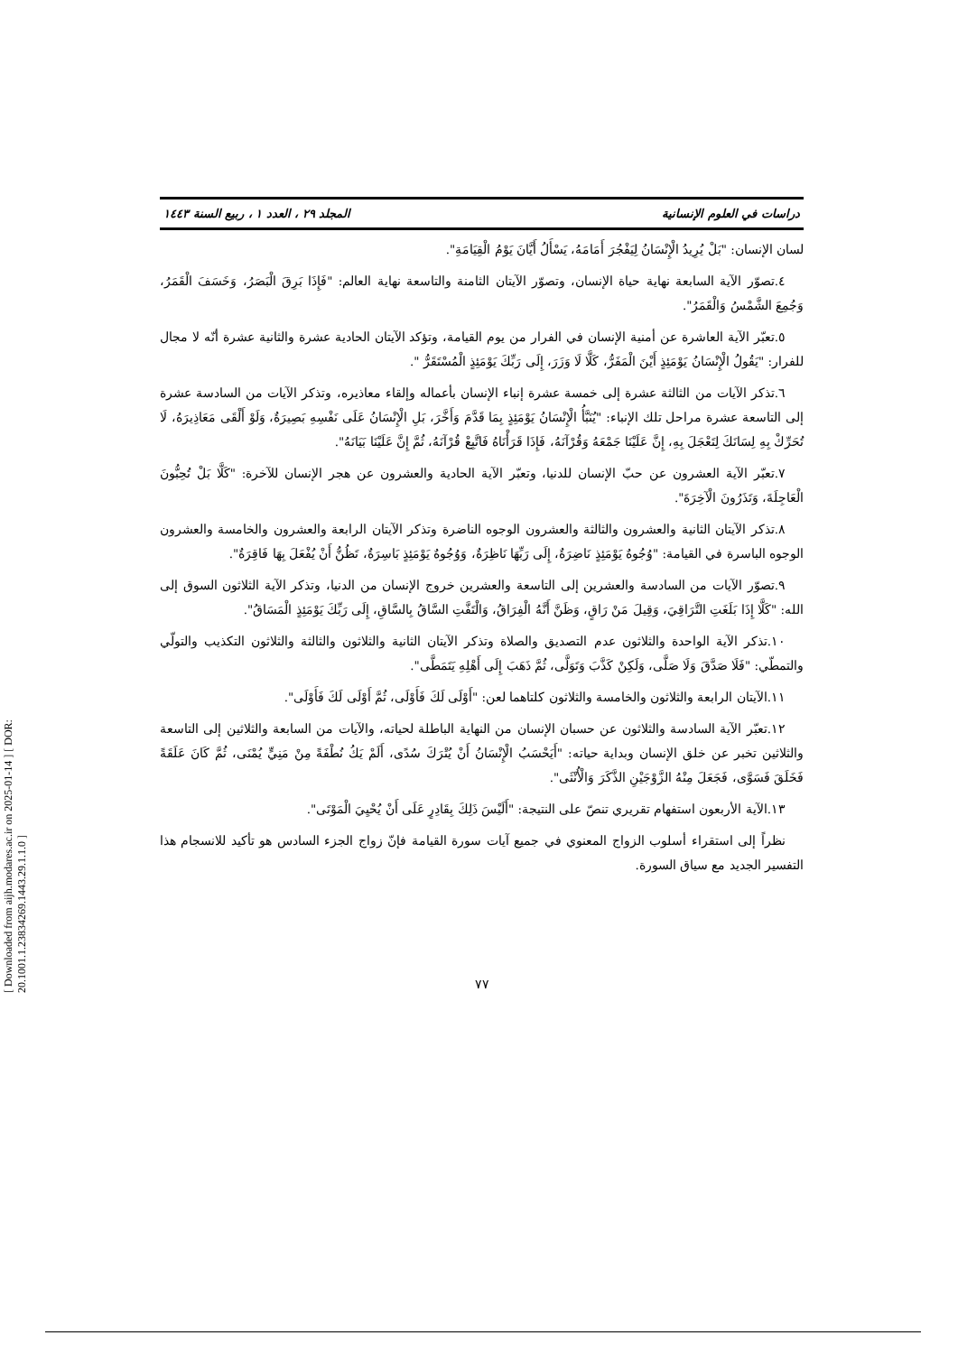[ Downloaded from aijh.modares.ac.ir on 2025-01-14 ] [ DOR: 20.1001.1.23834269.1443.29.1.1.0 ]
دراسات في العلوم الإنسانية المجلد ٢٩ ، العدد ١ ، ربيع السنة ١٤٤٣
لسان الإنسان: "بَلْ يُرِيدُ الْإِنْسَانُ لِيَفْجُرَ أَمَامَهُ، يَسْأَلُ أَيَّانَ يَوْمُ الْقِيَامَةِ".
٤.تصوّر الآية السابعة نهاية حياة الإنسان، وتصوّر الآيتان الثامنة والتاسعة نهاية العالم: "فَإِذَا بَرِقَ الْبَصَرُ، وَخَسَفَ الْقَمَرُ، وَجُمِعَ الشَّمْسُ وَالْقَمَرُ".
٥.تعبّر الآية العاشرة عن أمنية الإنسان في الفرار من يوم القيامة، وتؤكد الآيتان الحادية عشرة والثانية عشرة أنّه لا مجال للفرار: "يَقُولُ الْإِنْسَانُ يَوْمَئِذٍ أَيْنَ الْمَفَرُّ، كَلَّا لَا وَزَرَ، إِلَى رَبِّكَ يَوْمَئِذٍ الْمُسْتَقَرُّ ".
٦.تذكر الآيات من الثالثة عشرة إلى خمسة عشرة إنباء الإنسان بأعماله وإلقاء معاذيره، وتذكر الآيات من السادسة عشرة إلى التاسعة عشرة مراحل تلك الإنباء: "يُنَبَّأُ الْإِنْسَانُ يَوْمَئِذٍ بِمَا قَدَّمَ وَأَخَّرَ، بَلِ الْإِنْسَانُ عَلَى نَفْسِهِ بَصِيرَةٌ، وَلَوْ أَلْقَى مَعَاذِيرَهُ، لَا تُحَرِّكْ بِهِ لِسَانَكَ لِتَعْجَلَ بِهِ، إِنَّ عَلَيْنَا جَمْعَهُ وَقُرْآنَهُ، فَإِذَا قَرَأْنَاهُ فَاتَّبِعْ قُرْآنَهُ، ثُمَّ إِنَّ عَلَيْنَا بَيَانَهُ".
٧.تعبّر الآية العشرون عن حبّ الإنسان للدنيا، وتعبّر الآية الحادية والعشرون عن هجر الإنسان للآخرة: "كَلَّا بَلْ تُحِبُّونَ الْعَاجِلَةَ، وَتَذَرُونَ الْآخِرَةَ".
٨.تذكر الآيتان الثانية والعشرون والثالثة والعشرون الوجوه الناضرة وتذكر الآيتان الرابعة والعشرون والخامسة والعشرون الوجوه الباسرة في القيامة: "وُجُوهٌ يَوْمَئِذٍ نَاضِرَةٌ، إِلَى رَبِّهَا نَاظِرَةٌ، وَوُجُوهٌ يَوْمَئِذٍ بَاسِرَةٌ، تَظُنُّ أَنْ يُفْعَلَ بِهَا فَاقِرَةٌ".
٩.تصوّر الآيات من السادسة والعشرين إلى التاسعة والعشرين خروج الإنسان من الدنيا، وتذكر الآية الثلاثون السوق إلى الله: "كَلَّا إِذَا بَلَغَتِ التَّرَاقِيَ، وَقِيلَ مَنْ رَاقٍ، وَظَنَّ أَنَّهُ الْفِرَاقُ، وَالْتَفَّتِ السَّاقُ بِالسَّاقِ، إِلَى رَبِّكَ يَوْمَئِذٍ الْمَسَاقُ".
١٠.تذكر الآية الواحدة والثلاثون عدم التصديق والصلاة وتذكر الآيتان الثانية والثلاثون والثالثة والثلاثون التكذيب والتولّي والتمطّي: "فَلَا صَدَّقَ وَلَا صَلَّى، وَلَكِنْ كَذَّبَ وَتَوَلَّى، ثُمَّ ذَهَبَ إِلَى أَهْلِهِ يَتَمَطَّى".
١١.الآيتان الرابعة والثلاثون والخامسة والثلاثون كلتاهما لعن: "أَوْلَى لَكَ فَأَوْلَى، ثُمَّ أَوْلَى لَكَ فَأَوْلَى".
١٢.تعبّر الآية السادسة والثلاثون عن حسبان الإنسان من النهاية الباطلة لحياته، والآيات من السابعة والثلاثين إلى التاسعة والثلاثين تخبر عن خلق الإنسان وبداية حياته: "أَيَحْسَبُ الْإِنْسَانُ أَنْ يُتْرَكَ سُدًى، أَلَمْ يَكُ نُطْفَةً مِنْ مَنِيٍّ يُمْنَى، ثُمَّ كَانَ عَلَقَةً فَخَلَقَ فَسَوَّى، فَجَعَلَ مِنْهُ الزَّوْجَيْنِ الذَّكَرَ وَالْأُنْثَى".
١٣.الآية الأربعون استفهام تقريري تنصّ على النتيجة: "أَلَيْسَ ذَلِكَ بِقَادِرٍ عَلَى أَنْ يُحْيِيَ الْمَوْتَى".
نظراً إلى استقراء أسلوب الزواج المعنوي في جميع آيات سورة القيامة فإنّ زواج الجزء السادس هو تأكيد للانسجام هذا التفسير الجديد مع سياق السورة.
٧٧